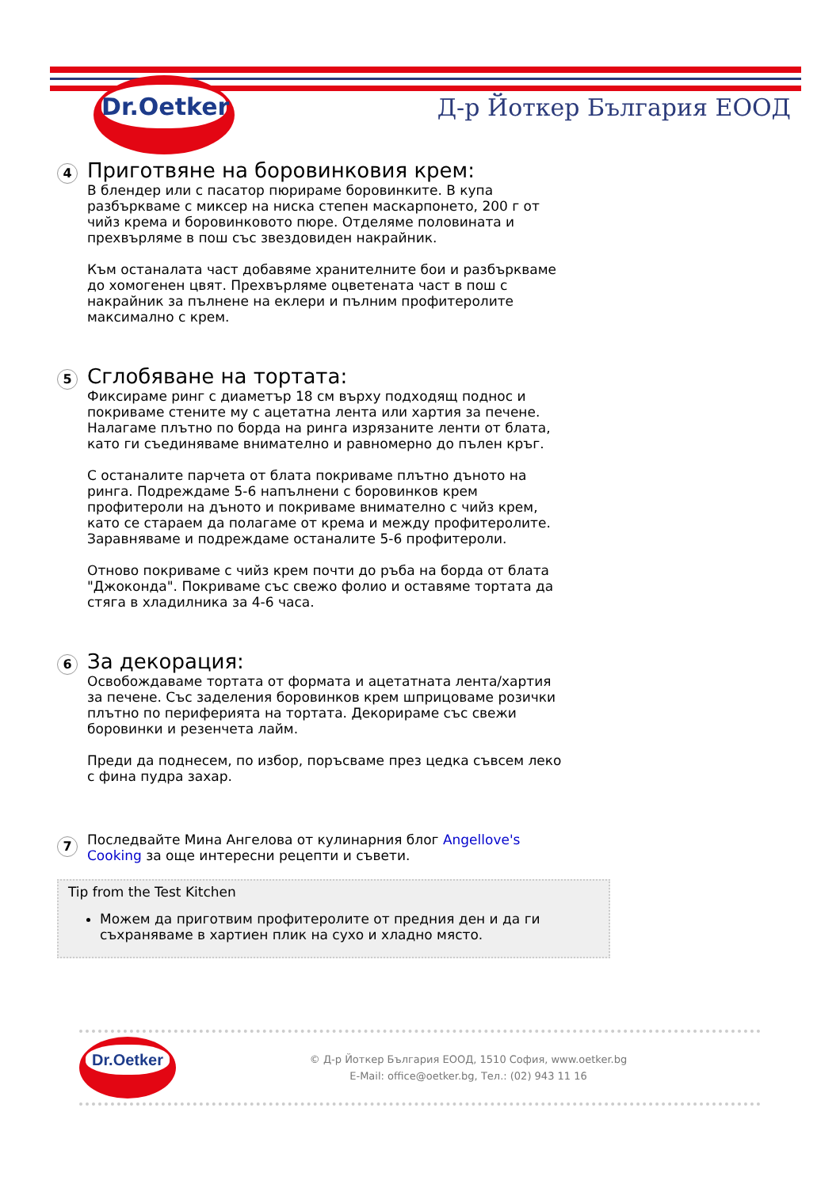Dr.Oetker
Д-р Йоткер България ЕООД
4
Приготвяне на боровинковия крем:
В блендер или с пасатор пюрираме боровинките. В купа разбъркваме с миксер на ниска степен маскарпонето, 200 г от чийз крема и боровинковото пюре. Отделяме половината и прехвърляме в пош със звездовиден накрайник.
Към останалата част добавяме хранителните бои и разбъркваме до хомогенен цвят. Прехвърляме оцветената част в пош с накрайник за пълнене на еклери и пълним профитеролите максимално с крем.
5
Сглобяване на тортата:
Фиксираме ринг с диаметър 18 см върху подходящ поднос и покриваме стените му с ацетатна лента или хартия за печене. Налагаме плътно по борда на ринга изрязаните ленти от блата, като ги съединяваме внимателно и равномерно до пълен кръг.
С останалите парчета от блата покриваме плътно дъното на ринга. Подреждаме 5-6 напълнени с боровинков крем профитероли на дъното и покриваме внимателно с чийз крем, като се стараем да полагаме от крема и между профитеролите. Заравняваме и подреждаме останалите 5-6 профитероли.
Отново покриваме с чийз крем почти до ръба на борда от блата "Джоконда". Покриваме със свежо фолио и оставяме тортата да стяга в хладилника за 4-6 часа.
6
За декорация:
Освобождаваме тортата от формата и ацетатната лента/хартия за печене. Със заделения боровинков крем шприцоваме розички плътно по периферията на тортата. Декорираме със свежи боровинки и резенчета лайм.
Преди да поднесем, по избор, поръсваме през цедка съвсем леко с фина пудра захар.
7
Последвайте Мина Ангелова от кулинарния блог Angellove's Cooking за още интересни рецепти и съвети.
Tip from the Test Kitchen
Можем да приготвим профитеролите от предния ден и да ги съхраняваме в хартиен плик на сухо и хладно място.
Dr.Oetker
© Д-р Йоткер България ЕООД, 1510 София, www.oetker.bg
E-Mail: office@oetker.bg, Тел.: (02) 943 11 16